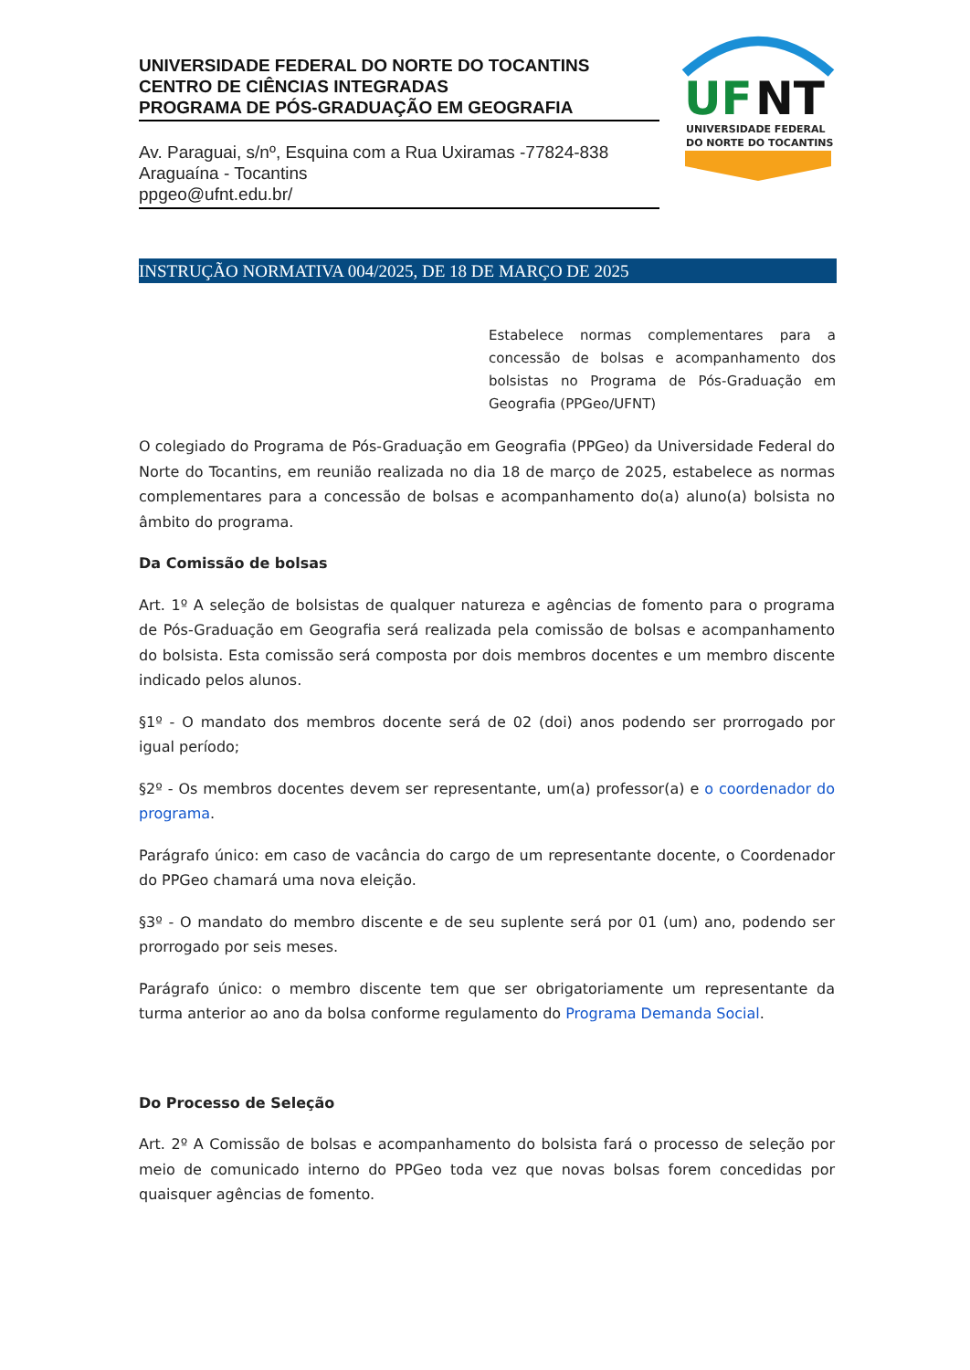UNIVERSIDADE FEDERAL DO NORTE DO TOCANTINS
CENTRO DE CIÊNCIAS INTEGRADAS
PROGRAMA DE PÓS-GRADUAÇÃO EM GEOGRAFIA
Av. Paraguai, s/nº, Esquina com a Rua Uxiramas -77824-838
Araguaína - Tocantins
ppgeo@ufnt.edu.br/
UF
NT
UNIVERSIDADE FEDERAL
DO NORTE DO TOCANTINS
INSTRUÇÃO NORMATIVA 004/2025, DE 18 DE MARÇO DE 2025
Estabelece normas complementares para a concessão de bolsas e acompanhamento dos bolsistas no Programa de Pós-Graduação em Geografia (PPGeo/UFNT)
O colegiado do Programa de Pós-Graduação em Geografia (PPGeo) da Universidade Federal do Norte do Tocantins, em reunião realizada no dia 18 de março de 2025, estabelece as normas complementares para a concessão de bolsas e acompanhamento do(a) aluno(a) bolsista no âmbito do programa.
Da Comissão de bolsas
Art. 1º A seleção de bolsistas de qualquer natureza e agências de fomento para o programa de Pós-Graduação em Geografia será realizada pela comissão de bolsas e acompanhamento do bolsista. Esta comissão será composta por dois membros docentes e um membro discente indicado pelos alunos.
§1º - O mandato dos membros docente será de 02 (doi) anos podendo ser prorrogado por igual período;
§2º - Os membros docentes devem ser representante, um(a) professor(a) e o coordenador do programa.
Parágrafo único: em caso de vacância do cargo de um representante docente, o Coordenador do PPGeo chamará uma nova eleição.
§3º - O mandato do membro discente e de seu suplente será por 01 (um) ano, podendo ser prorrogado por seis meses.
Parágrafo único: o membro discente tem que ser obrigatoriamente um representante da turma anterior ao ano da bolsa conforme regulamento do Programa Demanda Social.
Do Processo de Seleção
Art. 2º A Comissão de bolsas e acompanhamento do bolsista fará o processo de seleção por meio de comunicado interno do PPGeo toda vez que novas bolsas forem concedidas por quaisquer agências de fomento.